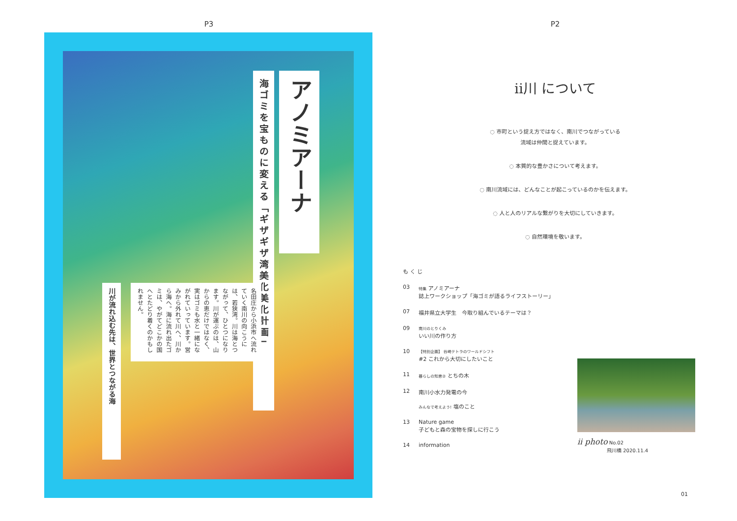P3
アノミアーナ
海ゴミを宝ものに変える「ギザギザ湾美化美化計画」
川が流れ込む先は、世界とつながる海
名田庄から小浜市へ流れていく南川の向こうには、若狭湾。川は海とつながって、ひとつになります。川が運ぶのは、山からの恵だけではなく、実はゴミも水と一緒にながれていっています。営みから外れて川へ、川から海へ。海に流れ出たゴミは、やがてどこかの国へとたどり着くのかもしれません。
P2
ii川 について
◌ 市町という捉え方ではなく、南川でつながっている
流域は仲間と捉えています。
◌ 本質的な豊かさについて考えます。
◌ 南川流域には、どんなことが起こっているのかを伝えます。
◌ 人と人のリアルな繋がりを大切にしていきます。
◌ 自然環境を敬います。
も く じ
03 特集 アノミアーナ
誌上ワークショップ「海ゴミが語るライフストーリー」
07 福井県立大学生　今取り組んでいるテーマは？
09 南川のとりくみ
いい川の作り方
10 【特別企画】 谷崎テトラのワールドシフト
#2 これから大切にしたいこと
11 暮らしの知恵② とちの木
12 南川小水力発電の今
みんなで考えよう! 塩のこと
13 Nature game
子どもと森の宝物を探しに行こう
14 information
ii photo No.02
　　　　　　飛川橋 2020.11.4
01